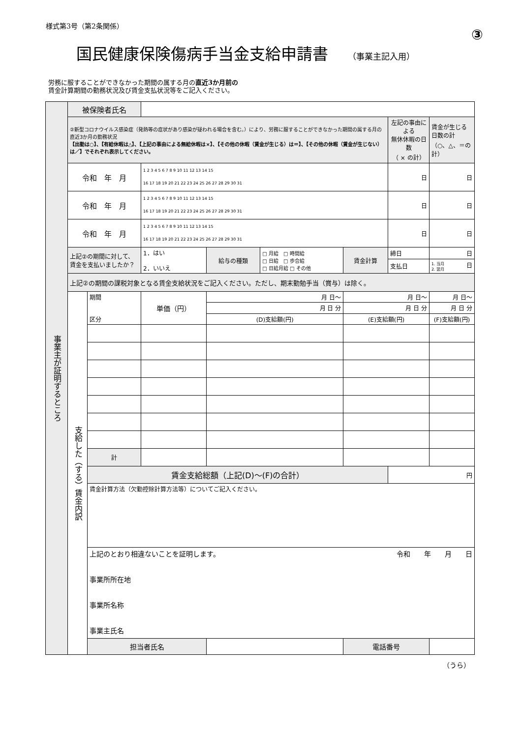様式第3号（第2条関係）
③
国民健康保険傷病手当金支給申請書
（事業主記入用）
労務に服することができなかった期間の属する月の直近3か月前の
賃金計算期間の勤務状況及び賃金支払状況等をご記入ください。
| 事業主が証明するところ | 被保険者氏名 | | | | | | | | |
| | ②新型コロナウイルス感染症（発熱等の症状があり感染が疑われる場合を含む。）により、労務に服することができなかった期間の属する月の直近3か月の勤務状況 【出勤は○】、【有給休暇は△】、【上記の事由による無給休暇は×】、【その他の休暇（賃金が生じる）は＝】、【その他の休暇（賃金が生じない）は／】でそれぞれ表示してください。 | | | | | | 左記の事由による 無休休暇の日数 （ × の計） | | 賃金が生じる 日数の計 （○、△、＝の計） |
| | 令和 年 月 | | 1 2 3 4 5 6 7 8 9 10 11 12 13 14 15 16 17 18 19 20 21 22 23 24 25 26 27 28 29 30 31 | | | | 日 | | 日 |
| | 令和 年 月 | | 1 2 3 4 5 6 7 8 9 10 11 12 13 14 15 16 17 18 19 20 21 22 23 24 25 26 27 28 29 30 31 | | | | 日 | | 日 |
| | 令和 年 月 | | 1 2 3 4 5 6 7 8 9 10 11 12 13 14 15 16 17 18 19 20 21 22 23 24 25 26 27 28 29 30 31 | | | | 日 | | 日 |
| | 上記②の期間に対して、 賃金を支払いましたか？ | | 1．はい 2．いいえ | 給与の種類 | □ 月給 □ 時間給 □ 日給 □ 歩合給 □ 日給月給 □ その他 | 賃金計算 | 締日 | 日 | |
| | | | | | | | 支払日 | 1. 当月 2. 翌月 日 | |
| | 上記②の期間の課税対象となる賃金支給状況をご記入ください。ただし、期末勤勉手当（賞与）は除く。 | | | | | | | | |
| | 支給した（する）賃金内訳 | 期間 区分 | 単価（円） | 月 日～ | | 月 日～ | | 月 日～ | |
| | | | | 月 日 分 | | 月 日 分 | | 月 日 分 | |
| | | | | (D)支給額(円) | | (E)支給額(円) | | (F)支給額(円) | |
| | | 計 | | | | | | | |
| | | 賃金支給総額（上記(D)～(F)の合計） | | | | | 円 | | |
| | | 賃金計算方法（欠勤控除計算方法等）についてご記入ください。 | | | | | | | |
| | | 上記のとおり相違ないことを証明します。 令和 年 月 日 事業所所在地 事業所名称 事業主氏名 | | | | | | | |
| | | 担当者氏名 | | | | 電話番号 | | | |
（うら）